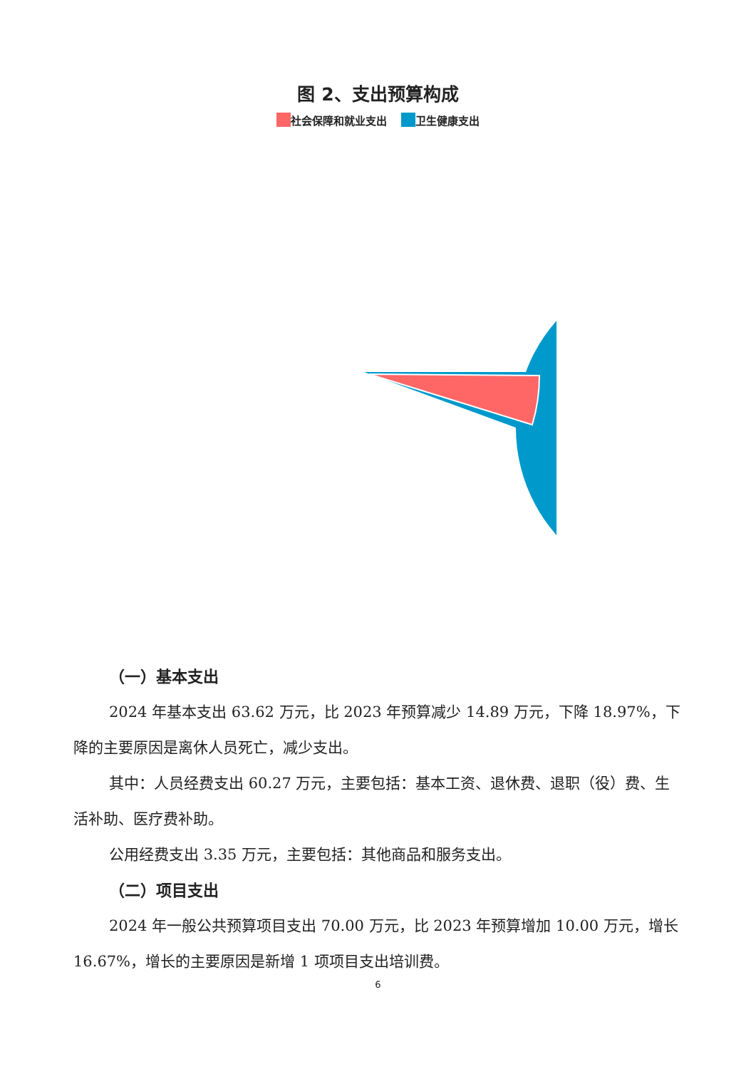图 2、支出预算构成
社会保障和就业支出 卫生健康支出
（一）基本支出
2024 年基本支出 63.62 万元，比 2023 年预算减少 14.89 万元，下降 18.97%，下降的主要原因是离休人员死亡，减少支出。
其中：人员经费支出 60.27 万元，主要包括：基本工资、退休费、退职（役）费、生活补助、医疗费补助。
公用经费支出 3.35 万元，主要包括：其他商品和服务支出。
（二）项目支出
2024 年一般公共预算项目支出 70.00 万元，比 2023 年预算增加 10.00 万元，增长 16.67%，增长的主要原因是新增 1 项项目支出培训费。
6